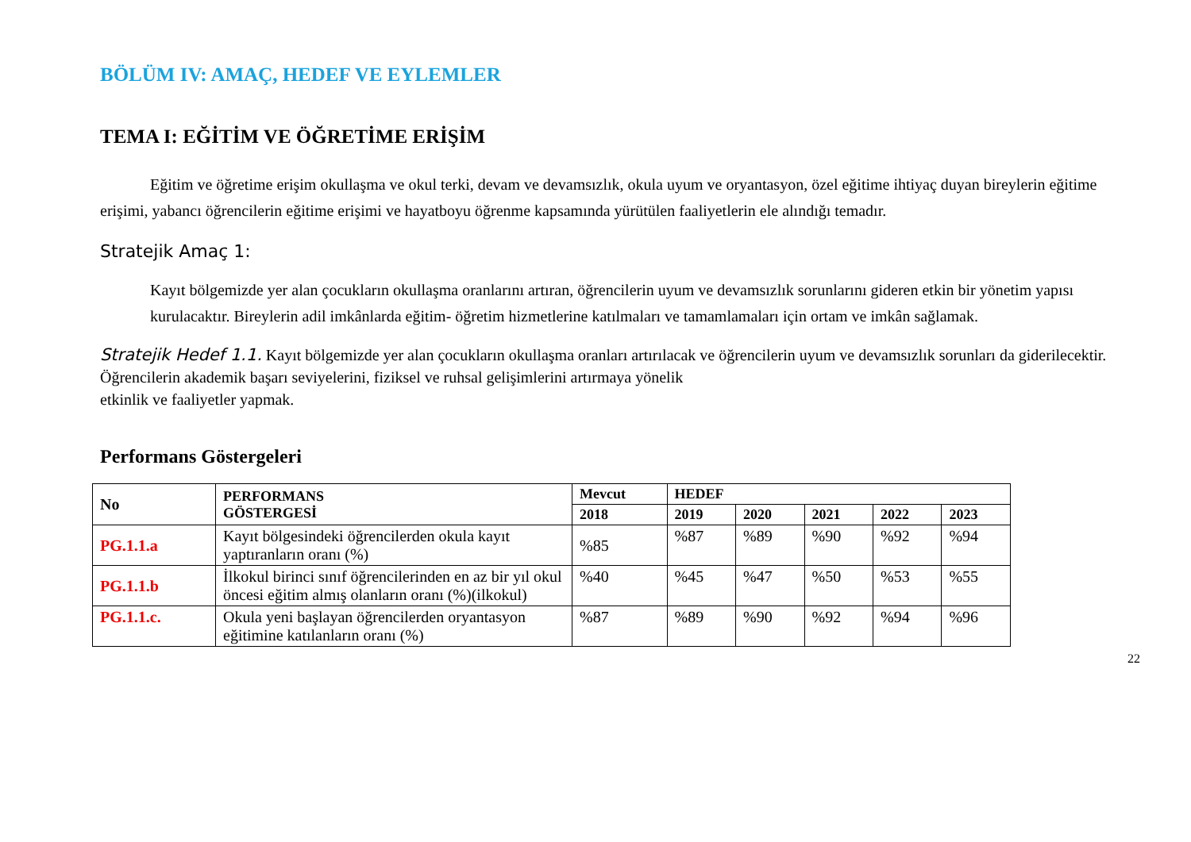BÖLÜM IV: AMAÇ, HEDEF VE EYLEMLER
TEMA I: EĞİTİM VE ÖĞRETİME ERİŞİM
Eğitim ve öğretime erişim okullaşma ve okul terki, devam ve devamsızlık, okula uyum ve oryantasyon, özel eğitime ihtiyaç duyan bireylerin eğitime erişimi, yabancı öğrencilerin eğitime erişimi ve hayatboyu öğrenme kapsamında yürütülen faaliyetlerin ele alındığı temadır.
Stratejik Amaç 1:
Kayıt bölgemizde yer alan çocukların okullaşma oranlarını artıran, öğrencilerin uyum ve devamsızlık sorunlarını gideren etkin bir yönetim yapısı kurulacaktır. Bireylerin adil imkânlarda eğitim- öğretim hizmetlerine katılmaları ve tamamlamaları için ortam ve imkân sağlamak.
Stratejik Hedef 1.1. Kayıt bölgemizde yer alan çocukların okullaşma oranları artırılacak ve öğrencilerin uyum ve devamsızlık sorunları da giderilecektir. Öğrencilerin akademik başarı seviyelerini, fiziksel ve ruhsal gelişimlerini artırmaya yönelik
etkinlik ve faaliyetler yapmak.
Performans Göstergeleri
| No | PERFORMANS GÖSTERGESİ | Mevcut | HEDEF | | | | |
| --- | --- | --- | --- | --- | --- | --- | --- |
| | | 2018 | 2019 | 2020 | 2021 | 2022 | 2023 |
| PG.1.1.a | Kayıt bölgesindeki öğrencilerden okula kayıt yaptıranların oranı (%) | %85 | %87 | %89 | %90 | %92 | %94 |
| PG.1.1.b | İlkokul birinci sınıf öğrencilerinden en az bir yıl okul öncesi eğitim almış olanların oranı (%)(ilkokul) | %40 | %45 | %47 | %50 | %53 | %55 |
| PG.1.1.c. | Okula yeni başlayan öğrencilerden oryantasyon eğitimine katılanların oranı (%) | %87 | %89 | %90 | %92 | %94 | %96 |
22